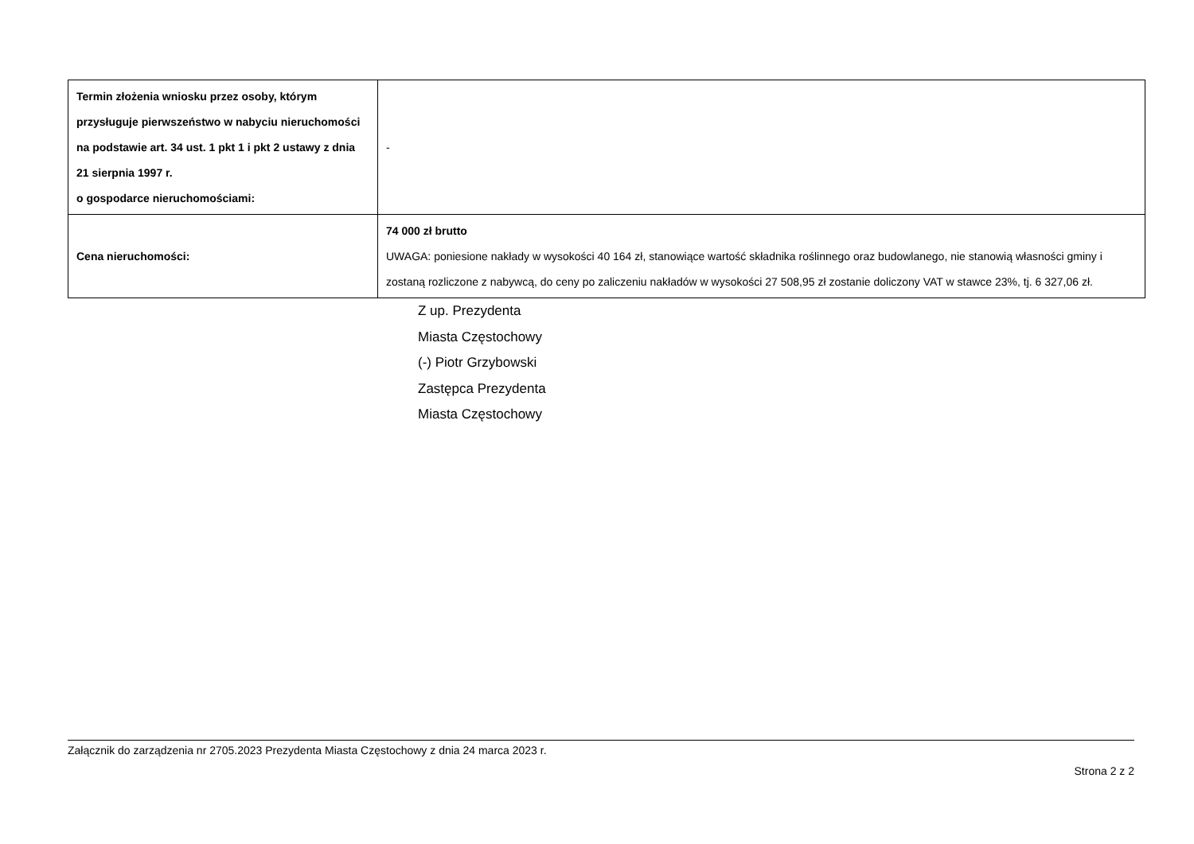| Termin złożenia wniosku przez osoby, którym przysługuje pierwszeństwo w nabyciu nieruchomości na podstawie art. 34 ust. 1 pkt 1 i pkt 2 ustawy z dnia 21 sierpnia 1997 r. o gospodarce nieruchomościami: | - |
| Cena nieruchomości: | 74 000 zł brutto UWAGA: poniesione nakłady w wysokości 40 164 zł, stanowiące wartość składnika roślinnego oraz budowlanego, nie stanowią własności gminy i zostaną rozliczone z nabywcą, do ceny po zaliczeniu nakładów w wysokości 27 508,95 zł zostanie doliczony VAT w stawce 23%, tj. 6 327,06 zł. |
Z up. Prezydenta
Miasta Częstochowy
(-) Piotr Grzybowski
Zastępca Prezydenta
Miasta Częstochowy
Załącznik do zarządzenia nr 2705.2023 Prezydenta Miasta Częstochowy z dnia 24 marca 2023 r.
Strona 2 z 2